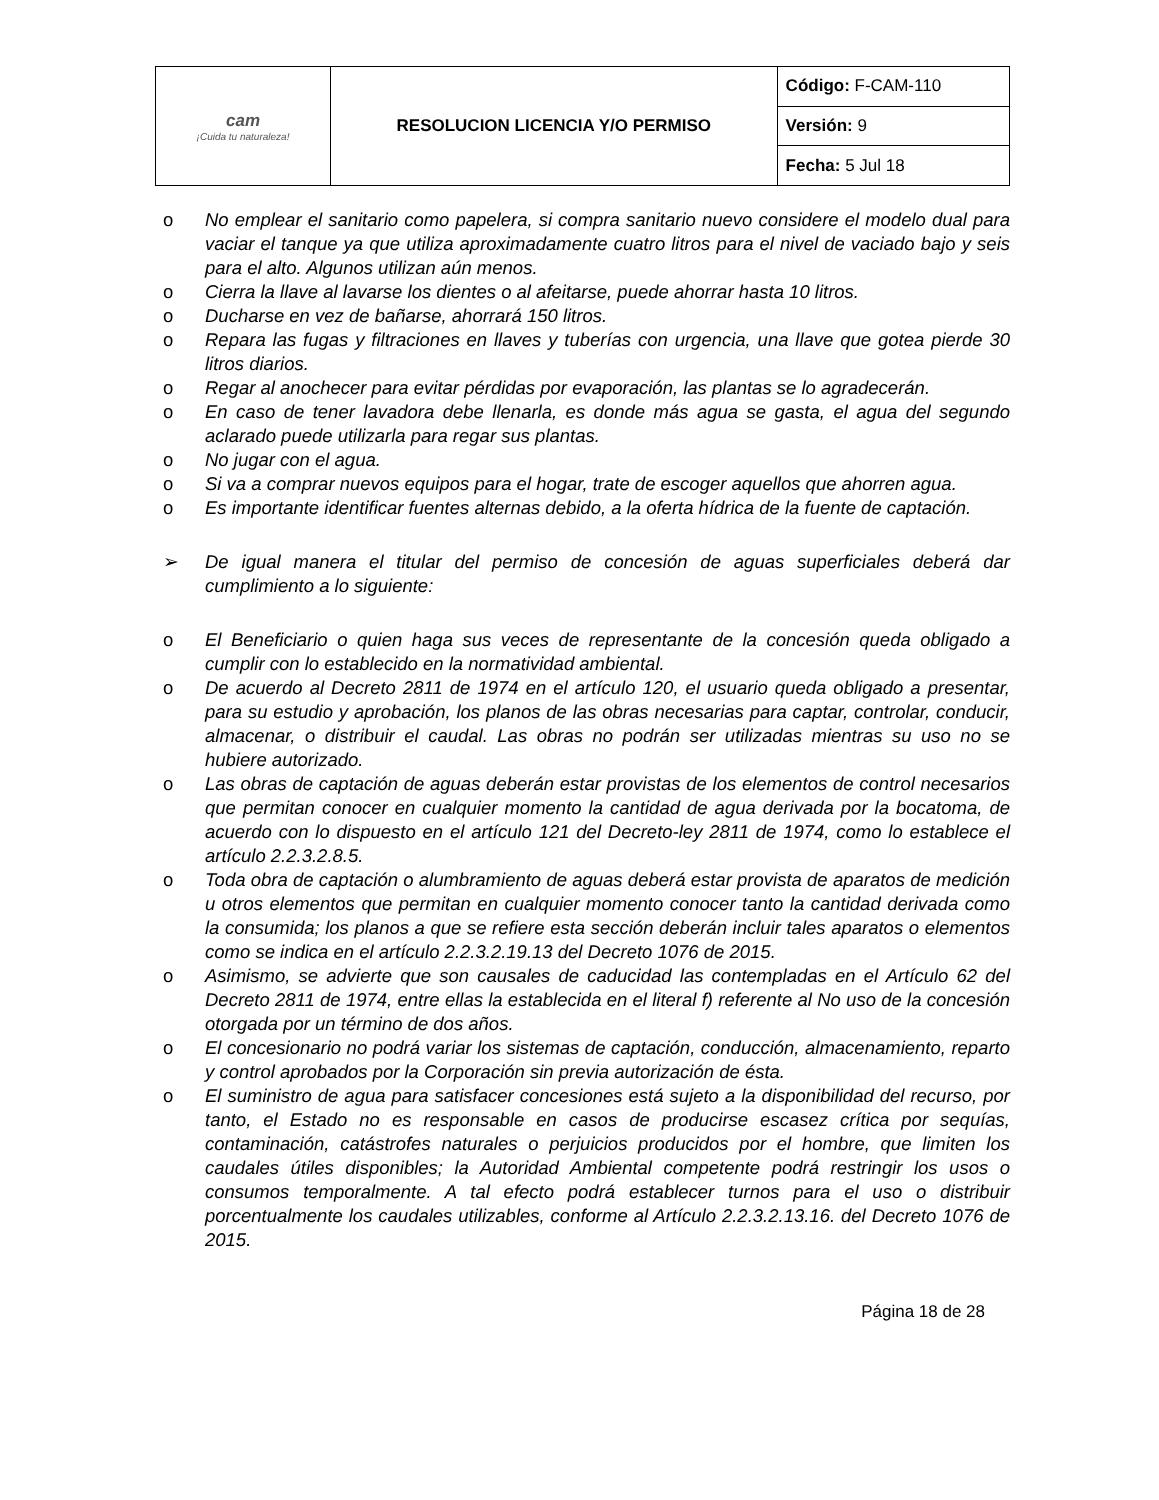| cam ¡Cuida tu naturaleza! | RESOLUCION LICENCIA Y/O PERMISO | Código: F-CAM-110 |
| | | Versión: 9 |
| | | Fecha: 5 Jul 18 |
o No emplear el sanitario como papelera, si compra sanitario nuevo considere el modelo dual para vaciar el tanque ya que utiliza aproximadamente cuatro litros para el nivel de vaciado bajo y seis para el alto. Algunos utilizan aún menos.
o Cierra la llave al lavarse los dientes o al afeitarse, puede ahorrar hasta 10 litros.
o Ducharse en vez de bañarse, ahorrará 150 litros.
o Repara las fugas y filtraciones en llaves y tuberías con urgencia, una llave que gotea pierde 30 litros diarios.
o Regar al anochecer para evitar pérdidas por evaporación, las plantas se lo agradecerán.
o En caso de tener lavadora debe llenarla, es donde más agua se gasta, el agua del segundo aclarado puede utilizarla para regar sus plantas.
o No jugar con el agua.
o Si va a comprar nuevos equipos para el hogar, trate de escoger aquellos que ahorren agua.
o Es importante identificar fuentes alternas debido, a la oferta hídrica de la fuente de captación.
➢ De igual manera el titular del permiso de concesión de aguas superficiales deberá dar cumplimiento a lo siguiente:
o El Beneficiario o quien haga sus veces de representante de la concesión queda obligado a cumplir con lo establecido en la normatividad ambiental.
o De acuerdo al Decreto 2811 de 1974 en el artículo 120, el usuario queda obligado a presentar, para su estudio y aprobación, los planos de las obras necesarias para captar, controlar, conducir, almacenar, o distribuir el caudal. Las obras no podrán ser utilizadas mientras su uso no se hubiere autorizado.
o Las obras de captación de aguas deberán estar provistas de los elementos de control necesarios que permitan conocer en cualquier momento la cantidad de agua derivada por la bocatoma, de acuerdo con lo dispuesto en el artículo 121 del Decreto-ley 2811 de 1974, como lo establece el artículo 2.2.3.2.8.5.
o Toda obra de captación o alumbramiento de aguas deberá estar provista de aparatos de medición u otros elementos que permitan en cualquier momento conocer tanto la cantidad derivada como la consumida; los planos a que se refiere esta sección deberán incluir tales aparatos o elementos como se indica en el artículo 2.2.3.2.19.13 del Decreto 1076 de 2015.
o Asimismo, se advierte que son causales de caducidad las contempladas en el Artículo 62 del Decreto 2811 de 1974, entre ellas la establecida en el literal f) referente al No uso de la concesión otorgada por un término de dos años.
o El concesionario no podrá variar los sistemas de captación, conducción, almacenamiento, reparto y control aprobados por la Corporación sin previa autorización de ésta.
o El suministro de agua para satisfacer concesiones está sujeto a la disponibilidad del recurso, por tanto, el Estado no es responsable en casos de producirse escasez crítica por sequías, contaminación, catástrofes naturales o perjuicios producidos por el hombre, que limiten los caudales útiles disponibles; la Autoridad Ambiental competente podrá restringir los usos o consumos temporalmente. A tal efecto podrá establecer turnos para el uso o distribuir porcentualmente los caudales utilizables, conforme al Artículo 2.2.3.2.13.16. del Decreto 1076 de 2015.
Página 18 de 28